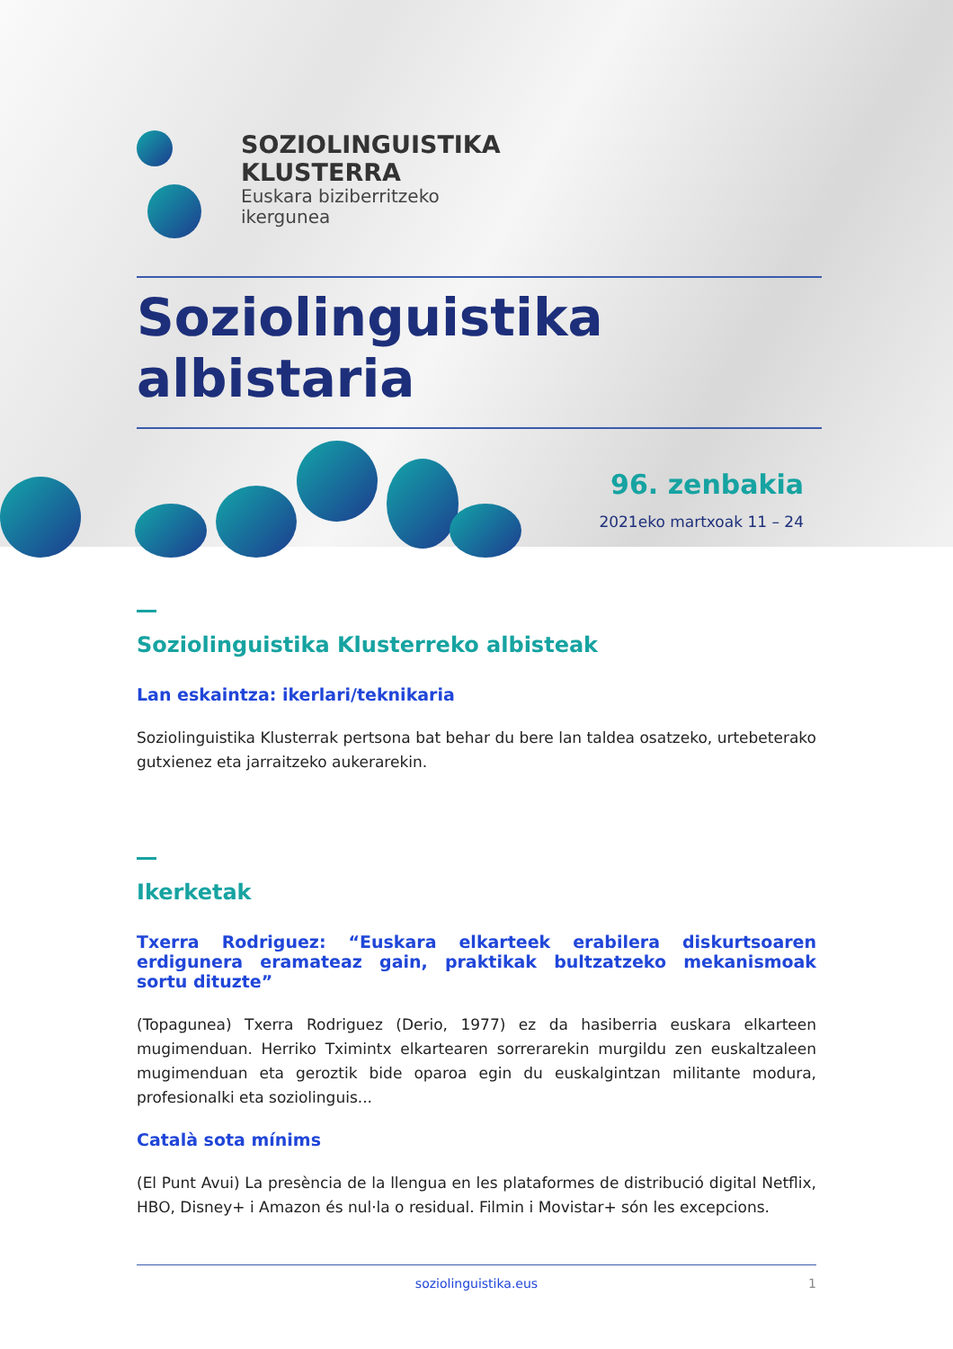SOZIOLINGUISTIKA
KLUSTERRA
Euskara biziberritzeko
ikergunea
Soziolinguistika albistaria
96. zenbakia
2021eko martxoak 11 – 24
Soziolinguistika Klusterreko albisteak
Lan eskaintza: ikerlari/teknikaria
Soziolinguistika Klusterrak pertsona bat behar du bere lan taldea osatzeko, urtebeterako gutxienez eta jarraitzeko aukerarekin.
Ikerketak
Txerra Rodriguez: “Euskara elkarteek erabilera diskurtsoaren erdigunera eramateaz gain, praktikak bultzatzeko mekanismoak sortu dituzte”
(Topagunea) Txerra Rodriguez (Derio, 1977) ez da hasiberria euskara elkarteen mugimenduan. Herriko Tximintx elkartearen sorrerarekin murgildu zen euskaltzaleen mugimenduan eta geroztik bide oparoa egin du euskalgintzan militante modura, profesionalki eta soziolinguis...
Català sota mínims
(El Punt Avui) La presència de la llengua en les plataformes de distribució digital Netflix, HBO, Disney+ i Amazon és nul·la o residual. Filmin i Movistar+ són les excepcions.
soziolinguistika.eus 1